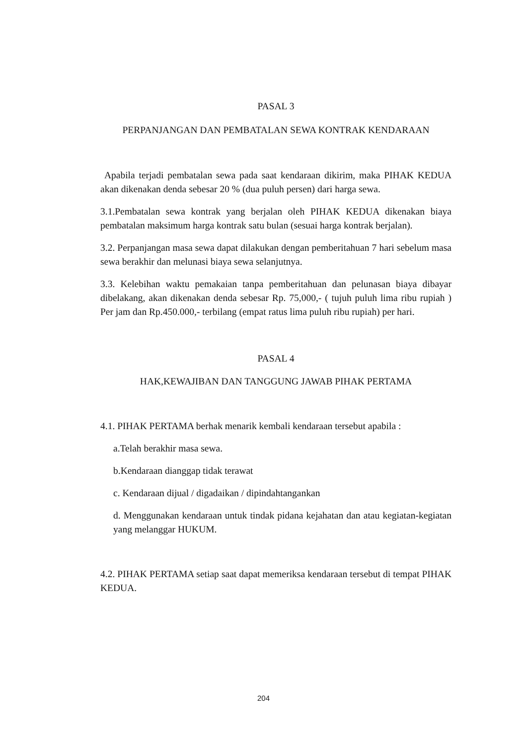PASAL 3
PERPANJANGAN DAN PEMBATALAN SEWA KONTRAK KENDARAAN
Apabila terjadi pembatalan sewa pada saat kendaraan dikirim, maka PIHAK KEDUA akan dikenakan denda sebesar 20 % (dua puluh persen) dari harga sewa.
3.1.Pembatalan sewa kontrak yang berjalan oleh PIHAK KEDUA dikenakan biaya pembatalan maksimum harga kontrak satu bulan (sesuai harga kontrak berjalan).
3.2. Perpanjangan masa sewa dapat dilakukan dengan pemberitahuan 7 hari sebelum masa sewa berakhir dan melunasi biaya sewa selanjutnya.
3.3. Kelebihan waktu pemakaian tanpa pemberitahuan dan pelunasan biaya dibayar dibelakang, akan dikenakan denda sebesar Rp. 75,000,- ( tujuh puluh lima ribu rupiah ) Per jam dan Rp.450.000,- terbilang (empat ratus lima puluh ribu rupiah) per hari.
PASAL 4
HAK,KEWAJIBAN DAN TANGGUNG JAWAB PIHAK PERTAMA
4.1. PIHAK PERTAMA berhak menarik kembali kendaraan tersebut apabila :
a.Telah berakhir masa sewa.
b.Kendaraan dianggap tidak terawat
c. Kendaraan dijual / digadaikan / dipindahtangankan
d. Menggunakan kendaraan untuk tindak pidana kejahatan dan atau kegiatan-kegiatan yang melanggar HUKUM.
4.2. PIHAK PERTAMA setiap saat dapat memeriksa kendaraan tersebut di tempat PIHAK KEDUA.
204